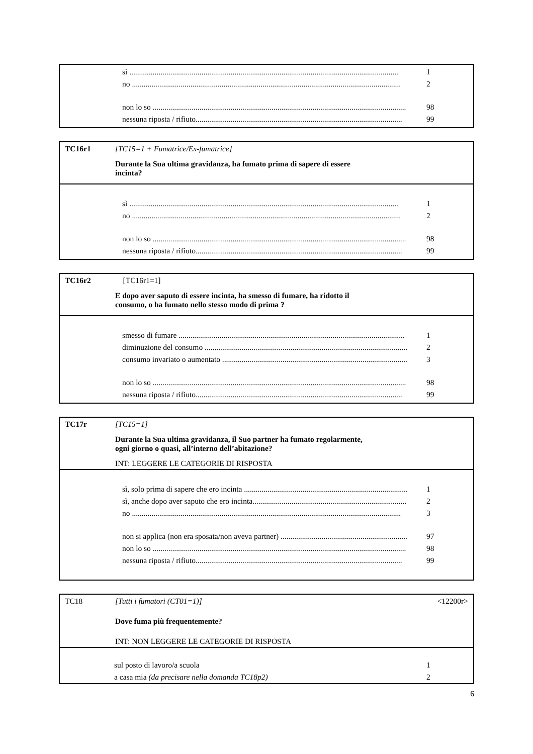sì .......................................................................................................................................... 1
no .......................................................................................................................................... 2
non lo so .................................................................................................................................. 98
nessuna riposta / rifiuto.......................................................................................................... 99
TC16r1 [TC15=1 + Fumatrice/Ex-fumatrice]
Durante la Sua ultima gravidanza, ha fumato prima di sapere di essere
incinta?
sì .......................................................................................................................................... 1
no .......................................................................................................................................... 2
non lo so .................................................................................................................................. 98
nessuna riposta / rifiuto.......................................................................................................... 99
TC16r2 [TC16r1=1]
E dopo aver saputo di essere incinta, ha smesso di fumare, ha ridotto il
consumo, o ha fumato nello stesso modo di prima ?
smesso di fumare .................................................................................................................... 1
diminuzione del consumo ........................................................................................................ 2
consumo invariato o aumentato ............................................................................................... 3
non lo so .................................................................................................................................. 98
nessuna riposta / rifiuto.......................................................................................................... 99
TC17r [TC15=1]
Durante la Sua ultima gravidanza, il Suo partner ha fumato regolarmente,
ogni giorno o quasi, all’interno dell’abitazione?
INT: LEGGERE LE CATEGORIE DI RISPOSTA
sì, solo prima di sapere che ero incinta .................................................................................... 1
sì, anche dopo aver saputo che ero incinta............................................................................... 2
no .......................................................................................................................................... 3
non si applica (non era sposata/non aveva partner) ................................................................. 97
non lo so .................................................................................................................................. 98
nessuna riposta / rifiuto.......................................................................................................... 99
TC18 [Tutti i fumatori (CT01=1)] <12200r>
Dove fuma più frequentemente?
INT: NON LEGGERE LE CATEGORIE DI RISPOSTA
sul posto di lavoro/a scuola 1
a casa mia (da precisare nella domanda TC18p2) 2
6